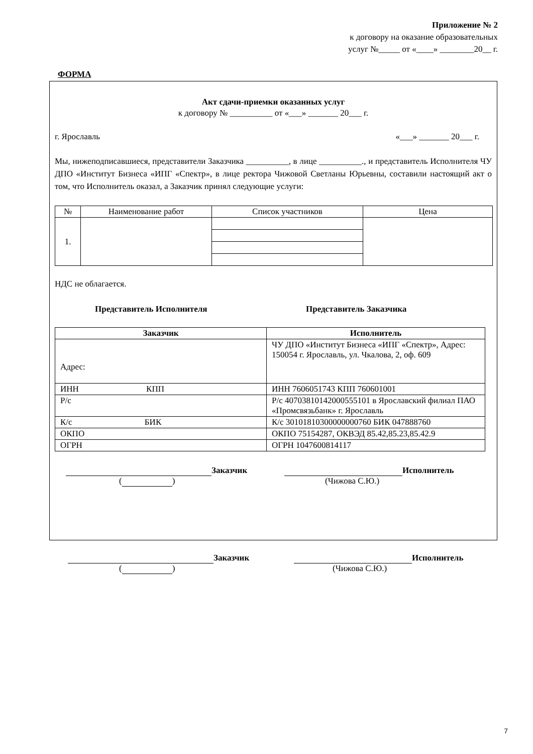Приложение № 2
к договору на оказание образовательных
услуг №_____ от «____» ________20__ г.
ФОРМА
Акт сдачи-приемки оказанных услуг
к договору № __________ от «___» _______ 20___ г.
г. Ярославль «___» _______ 20___ г.
Мы, нижеподписавшиеся, представители Заказчика __________, в лице __________., и представитель Исполнителя ЧУ ДПО «Институт Бизнеса «ИПГ «Спектр», в лице ректора Чижовой Светланы Юрьевны, составили настоящий акт о том, что Исполнитель оказал, а Заказчик принял следующие услуги:
| № | Наименование работ | Список участников | Цена |
| --- | --- | --- | --- |
| 1. | | | |
НДС не облагается.
Представитель Исполнителя Представитель Заказчика
| Заказчик | Исполнитель |
| --- | --- |
| Адрес: | ЧУ ДПО «Институт Бизнеса «ИПГ «Спектр», Адрес: 150054 г. Ярославль, ул. Чкалова, 2, оф. 609 |
| ИНН КПП | ИНН 7606051743 КПП 760601001 |
| Р/с | Р/с 40703810142000555101 в Ярославский филиал ПАО «Промсвязьбанк» г. Ярославль |
| К/с БИК | К/с 30101810300000000760 БИК 047888760 |
| ОКПО | ОКПО 75154287, ОКВЭД 85.42,85.23,85.42.9 |
| ОГРН | ОГРН 1047600814117 |
Заказчик Исполнитель
( ) (Чижова С.Ю.)
Заказчик Исполнитель
( ) (Чижова С.Ю.)
7